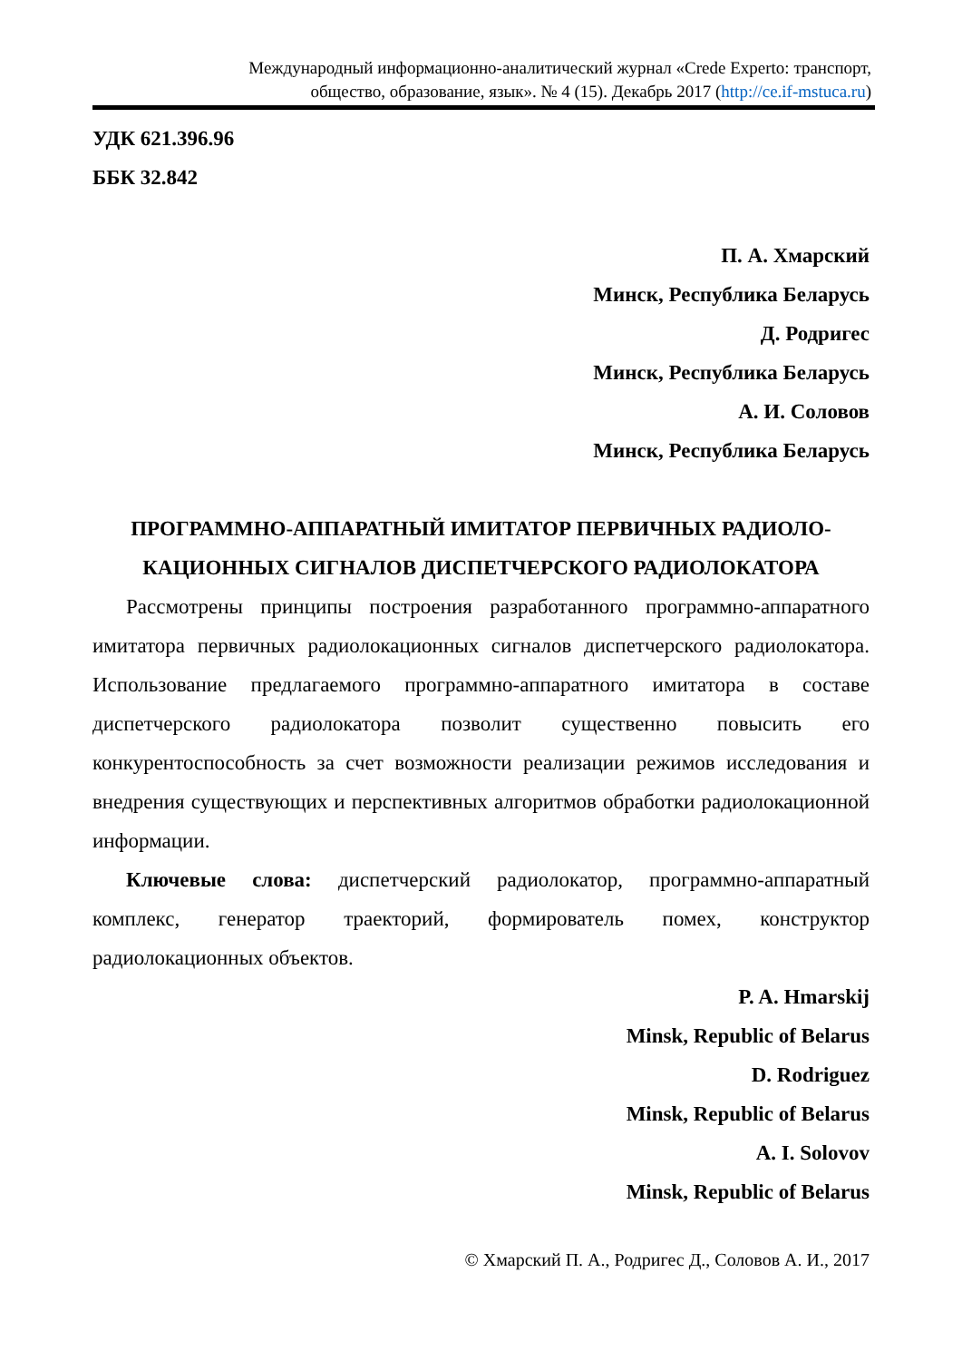Международный информационно-аналитический журнал «Crede Experto: транспорт,
общество, образование, язык». № 4 (15). Декабрь 2017 (http://ce.if-mstuca.ru)
УДК 621.396.96
ББК 32.842
П. А. Хмарский
Минск, Республика Беларусь
Д. Родригес
Минск, Республика Беларусь
А. И. Соловов
Минск, Республика Беларусь
ПРОГРАММНО-АППАРАТНЫЙ ИМИТАТОР ПЕРВИЧНЫХ РАДИОЛО-
КАЦИОННЫХ СИГНАЛОВ ДИСПЕТЧЕРСКОГО РАДИОЛОКАТОРА
Рассмотрены принципы построения разработанного программно-аппаратного имитатора первичных радиолокационных сигналов диспетчерского радиолокатора. Использование предлагаемого программно-аппаратного имитатора в составе диспетчерского радиолокатора позволит существенно повысить его конкурентоспособность за счет возможности реализации режимов исследования и внедрения существующих и перспективных алгоритмов обработки радиолокационной информации.
Ключевые слова: диспетчерский радиолокатор, программно-аппаратный комплекс, генератор траекторий, формирователь помех, конструктор радиолокационных объектов.
P. A. Hmarskij
Minsk, Republic of Belarus
D. Rodriguez
Minsk, Republic of Belarus
A. I. Solovov
Minsk, Republic of Belarus
© Хмарский П. А., Родригес Д., Соловов А. И., 2017